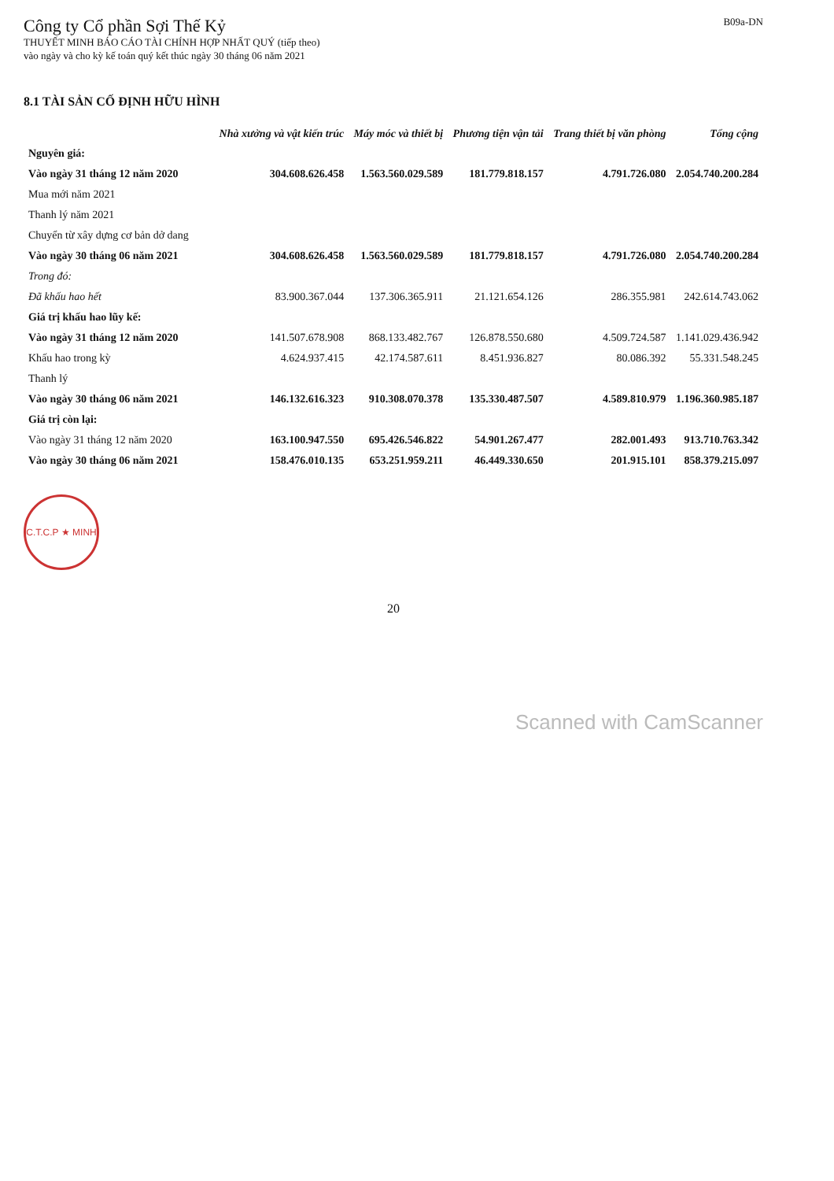Công ty Cổ phần Sợi Thế Kỷ
THUYẾT MINH BÁO CÁO TÀI CHÍNH HỢP NHẤT QUÝ (tiếp theo)
vào ngày và cho kỳ kế toán quý kết thúc ngày 30 tháng 06 năm 2021
B09a-DN
8.1 TÀI SẢN CỐ ĐỊNH HỮU HÌNH
| | Nhà xưởng và vật kiến trúc | Máy móc và thiết bị | Phương tiện vận tải | Trang thiết bị văn phòng | Tổng cộng |
| --- | --- | --- | --- | --- | --- |
| Nguyên giá: | | | | | |
| Vào ngày 31 tháng 12 năm 2020 | 304.608.626.458 | 1.563.560.029.589 | 181.779.818.157 | 4.791.726.080 | 2.054.740.200.284 |
| Mua mới năm 2021 | | | | | |
| Thanh lý năm 2021 | | | | | |
| Chuyển từ xây dựng cơ bản dở dang | | | | | |
| Vào ngày 30 tháng 06 năm 2021 | 304.608.626.458 | 1.563.560.029.589 | 181.779.818.157 | 4.791.726.080 | 2.054.740.200.284 |
| Trong đó: | | | | | |
| Đã khấu hao hết | 83.900.367.044 | 137.306.365.911 | 21.121.654.126 | 286.355.981 | 242.614.743.062 |
| Giá trị khấu hao lũy kế: | | | | | |
| Vào ngày 31 tháng 12 năm 2020 | 141.507.678.908 | 868.133.482.767 | 126.878.550.680 | 4.509.724.587 | 1.141.029.436.942 |
| Khấu hao trong kỳ | 4.624.937.415 | 42.174.587.611 | 8.451.936.827 | 80.086.392 | 55.331.548.245 |
| Thanh lý | | | | | |
| Vào ngày 30 tháng 06 năm 2021 | 146.132.616.323 | 910.308.070.378 | 135.330.487.507 | 4.589.810.979 | 1.196.360.985.187 |
| Giá trị còn lại: | | | | | |
| Vào ngày 31 tháng 12 năm 2020 | 163.100.947.550 | 695.426.546.822 | 54.901.267.477 | 282.001.493 | 913.710.763.342 |
| Vào ngày 30 tháng 06 năm 2021 | 158.476.010.135 | 653.251.959.211 | 46.449.330.650 | 201.915.101 | 858.379.215.097 |
C.T.C.P ★ MINH
20
Scanned with CamScanner